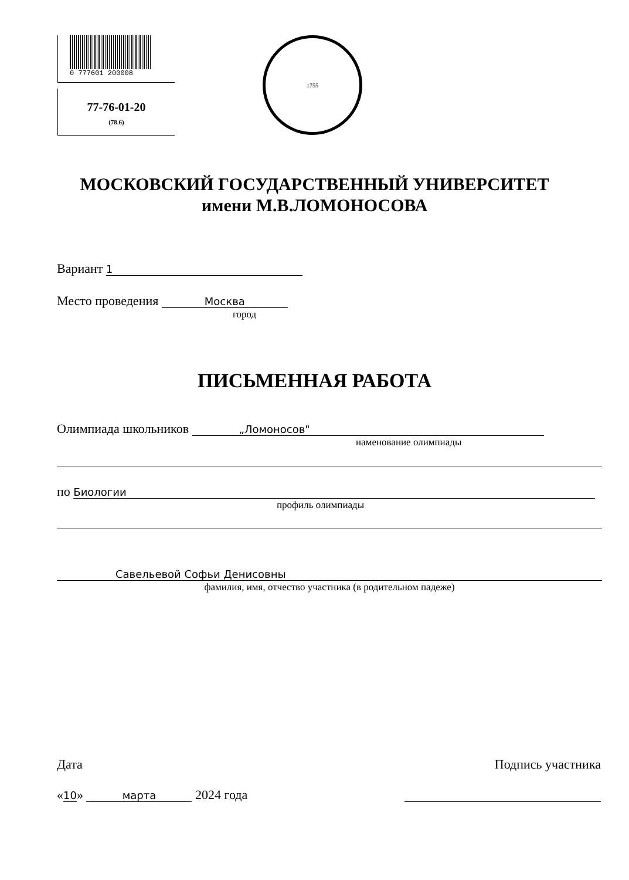0 777601 200008
77-76-01-20
(78.6)
1755
МОСКОВСКИЙ ГОСУДАРСТВЕННЫЙ УНИВЕРСИТЕТ
имени М.В.ЛОМОНОСОВА
Вариант 1
Место проведения Москва
город
ПИСЬМЕННАЯ РАБОТА
Олимпиада школьников „Ломоносов"
наменование олимпиады
по Биологии
профиль олимпиады
Савельевой Софьи Денисовны
фамилия, имя, отчество участника (в родительном падеже)
Дата
«10» марта 2024 года
Подпись участника